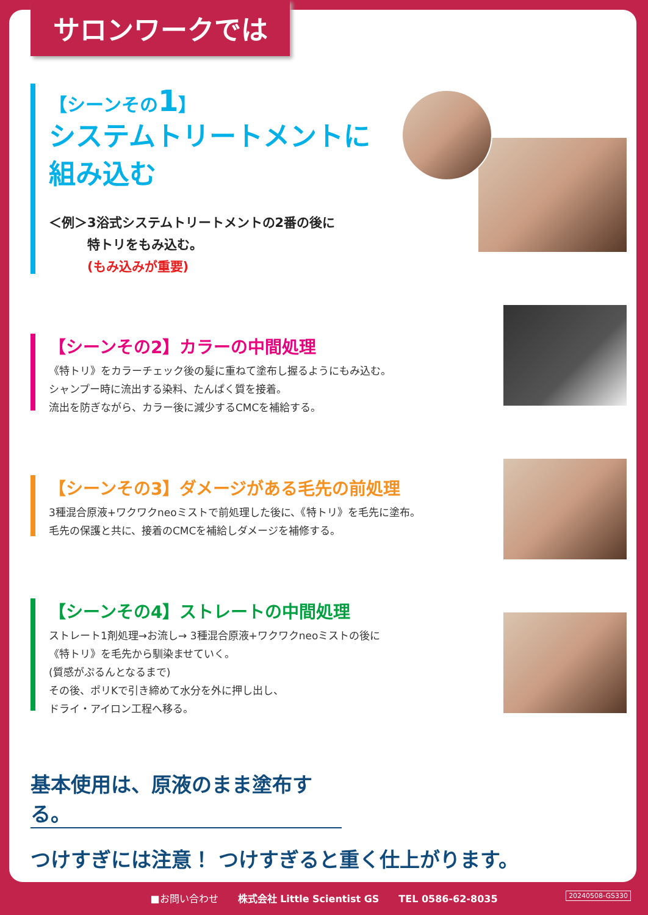サロンワークでは
【シーンその1】
システムトリートメントに
組み込む
＜例＞3浴式システムトリートメントの2番の後に
　　　特トリをもみ込む。
　　　(もみ込みが重要)
【シーンその2】カラーの中間処理
《特トリ》をカラーチェック後の髪に重ねて塗布し握るようにもみ込む。
シャンプー時に流出する染料、たんぱく質を接着。
流出を防ぎながら、カラー後に減少するCMCを補給する。
【シーンその3】ダメージがある毛先の前処理
3種混合原液+ワクワクneoミストで前処理した後に、《特トリ》を毛先に塗布。
毛先の保護と共に、接着のCMCを補給しダメージを補修する。
【シーンその4】ストレートの中間処理
ストレート1剤処理→お流し→ 3種混合原液+ワクワクneoミストの後に
《特トリ》を毛先から馴染ませていく。
(質感がぷるんとなるまで)
その後、ポリKで引き締めて水分を外に押し出し、
ドライ・アイロン工程へ移る。
基本使用は、原液のまま塗布する。
つけすぎには注意！ つけすぎると重く仕上がります。
■お問い合わせ　　株式会社 Little Scientist GS　　TEL 0586-62-8035 20240508-GS330